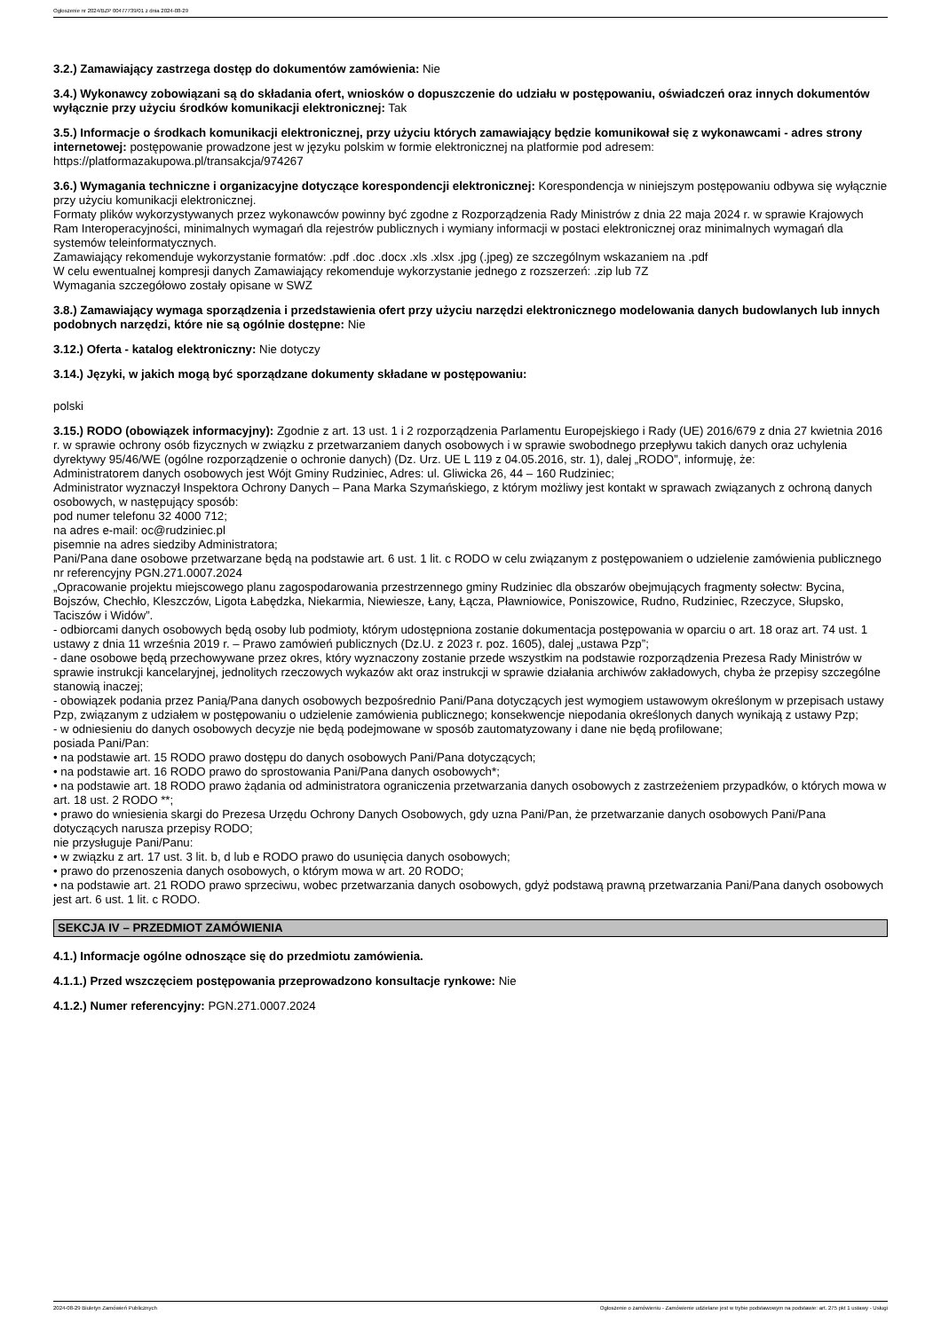Ogłoszenie nr 2024/BZP 00477739/01 z dnia 2024-08-29
3.2.) Zamawiający zastrzega dostęp do dokumentów zamówienia: Nie
3.4.) Wykonawcy zobowiązani są do składania ofert, wniosków o dopuszczenie do udziału w postępowaniu, oświadczeń oraz innych dokumentów wyłącznie przy użyciu środków komunikacji elektronicznej: Tak
3.5.) Informacje o środkach komunikacji elektronicznej, przy użyciu których zamawiający będzie komunikował się z wykonawcami - adres strony internetowej: postępowanie prowadzone jest w języku polskim w formie elektronicznej na platformie pod adresem: https://platformazakupowa.pl/transakcja/974267
3.6.) Wymagania techniczne i organizacyjne dotyczące korespondencji elektronicznej: Korespondencja w niniejszym postępowaniu odbywa się wyłącznie przy użyciu komunikacji elektronicznej.
Formaty plików wykorzystywanych przez wykonawców powinny być zgodne z Rozporządzenia Rady Ministrów z dnia 22 maja 2024 r. w sprawie Krajowych Ram Interoperacyjności, minimalnych wymagań dla rejestrów publicznych i wymiany informacji w postaci elektronicznej oraz minimalnych wymagań dla systemów teleinformatycznych.
Zamawiający rekomenduje wykorzystanie formatów: .pdf .doc .docx .xls .xlsx .jpg (.jpeg) ze szczególnym wskazaniem na .pdf
W celu ewentualnej kompresji danych Zamawiający rekomenduje wykorzystanie jednego z rozszerzeń: .zip lub 7Z
Wymagania szczegółowo zostały opisane w SWZ
3.8.) Zamawiający wymaga sporządzenia i przedstawienia ofert przy użyciu narzędzi elektronicznego modelowania danych budowlanych lub innych podobnych narzędzi, które nie są ogólnie dostępne: Nie
3.12.) Oferta - katalog elektroniczny: Nie dotyczy
3.14.) Języki, w jakich mogą być sporządzane dokumenty składane w postępowaniu:
polski
3.15.) RODO (obowiązek informacyjny): Zgodnie z art. 13 ust. 1 i 2 rozporządzenia Parlamentu Europejskiego i Rady (UE) 2016/679 z dnia 27 kwietnia 2016 r. w sprawie ochrony osób fizycznych w związku z przetwarzaniem danych osobowych i w sprawie swobodnego przepływu takich danych oraz uchylenia dyrektywy 95/46/WE (ogólne rozporządzenie o ochronie danych) (Dz. Urz. UE L 119 z 04.05.2016, str. 1), dalej „RODO”, informuję, że:
Administratorem danych osobowych jest Wójt Gminy Rudziniec, Adres: ul. Gliwicka 26, 44 – 160 Rudziniec;
Administrator wyznaczył Inspektora Ochrony Danych – Pana Marka Szymańskiego, z którym możliwy jest kontakt w sprawach związanych z ochroną danych osobowych, w następujący sposób:
pod numer telefonu 32 4000 712;
na adres e-mail: oc@rudziniec.pl
pisemnie na adres siedziby Administratora;
Pani/Pana dane osobowe przetwarzane będą na podstawie art. 6 ust. 1 lit. c RODO w celu związanym z postępowaniem o udzielenie zamówienia publicznego nr referencyjny PGN.271.0007.2024
„Opracowanie projektu miejscowego planu zagospodarowania przestrzennego gminy Rudziniec dla obszarów obejmujących fragmenty sołectw: Bycina, Bojszów, Chechło, Kleszczów, Ligota Łabędzka, Niekarmia, Niewiesze, Łany, Łącza, Pławniowice, Poniszowice, Rudno, Rudziniec, Rzeczyce, Słupsko, Taciszów i Widów”.
- odbiorcami danych osobowych będą osoby lub podmioty, którym udostępniona zostanie dokumentacja postępowania w oparciu o art. 18 oraz art. 74 ust. 1 ustawy z dnia 11 września 2019 r. – Prawo zamówień publicznych (Dz.U. z 2023 r. poz. 1605), dalej „ustawa Pzp”;
- dane osobowe będą przechowywane przez okres, który wyznaczony zostanie przede wszystkim na podstawie rozporządzenia Prezesa Rady Ministrów w sprawie instrukcji kancelaryjnej, jednolitych rzeczowych wykazów akt oraz instrukcji w sprawie działania archiwów zakładowych, chyba że przepisy szczególne stanowią inaczej;
- obowiązek podania przez Panią/Pana danych osobowych bezpośrednio Pani/Pana dotyczących jest wymogiem ustawowym określonym w przepisach ustawy Pzp, związanym z udziałem w postępowaniu o udzielenie zamówienia publicznego; konsekwencje niepodania określonych danych wynikają z ustawy Pzp;
- w odniesieniu do danych osobowych decyzje nie będą podejmowane w sposób zautomatyzowany i dane nie będą profilowane;
posiada Pani/Pan:
• na podstawie art. 15 RODO prawo dostępu do danych osobowych Pani/Pana dotyczących;
• na podstawie art. 16 RODO prawo do sprostowania Pani/Pana danych osobowych*;
• na podstawie art. 18 RODO prawo żądania od administratora ograniczenia przetwarzania danych osobowych z zastrzeżeniem przypadków, o których mowa w art. 18 ust. 2 RODO **;
• prawo do wniesienia skargi do Prezesa Urzędu Ochrony Danych Osobowych, gdy uzna Pani/Pan, że przetwarzanie danych osobowych Pani/Pana dotyczących narusza przepisy RODO;
nie przysługuje Pani/Panu:
• w związku z art. 17 ust. 3 lit. b, d lub e RODO prawo do usunięcia danych osobowych;
• prawo do przenoszenia danych osobowych, o którym mowa w art. 20 RODO;
• na podstawie art. 21 RODO prawo sprzeciwu, wobec przetwarzania danych osobowych, gdyż podstawą prawną przetwarzania Pani/Pana danych osobowych jest art. 6 ust. 1 lit. c RODO.
SEKCJA IV – PRZEDMIOT ZAMÓWIENIA
4.1.) Informacje ogólne odnoszące się do przedmiotu zamówienia.
4.1.1.) Przed wszczęciem postępowania przeprowadzono konsultacje rynkowe: Nie
4.1.2.) Numer referencyjny: PGN.271.0007.2024
2024-08-29 Biuletyn Zamówień Publicznych Ogłoszenie o zamówieniu - Zamówienie udzielane jest w trybie podstawowym na podstawie: art. 275 pkt 1 ustawy - Usługi